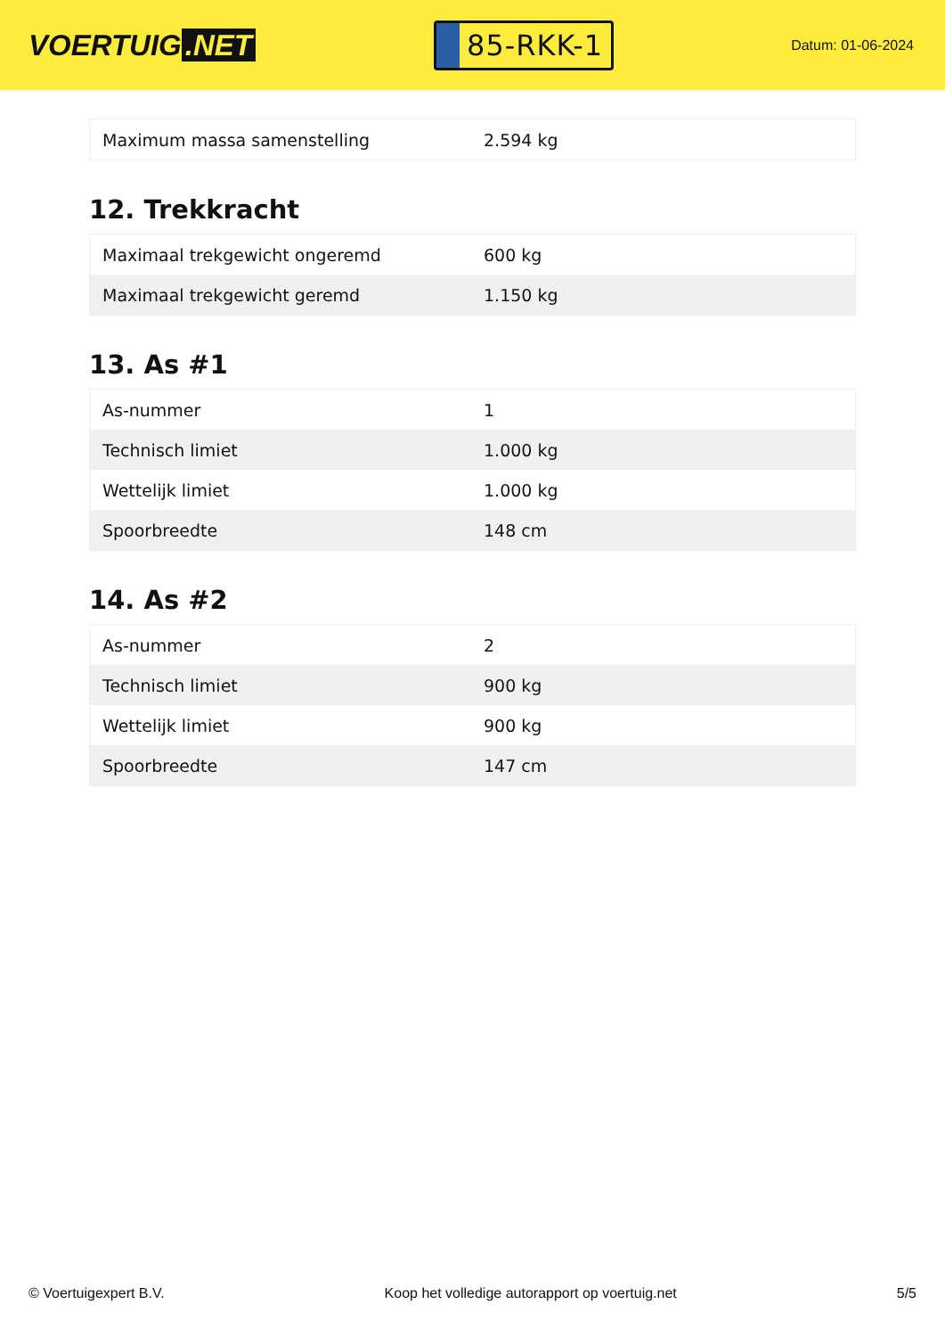VOERTUIG.NET
85-RKK-1
Datum: 01-06-2024
| Maximum massa samenstelling | 2.594 kg |
12. Trekkracht
| Maximaal trekgewicht ongeremd | 600 kg |
| Maximaal trekgewicht geremd | 1.150 kg |
13. As #1
| As-nummer | 1 |
| Technisch limiet | 1.000 kg |
| Wettelijk limiet | 1.000 kg |
| Spoorbreedte | 148 cm |
14. As #2
| As-nummer | 2 |
| Technisch limiet | 900 kg |
| Wettelijk limiet | 900 kg |
| Spoorbreedte | 147 cm |
© Voertuigexpert B.V. Koop het volledige autorapport op voertuig.net 5/5